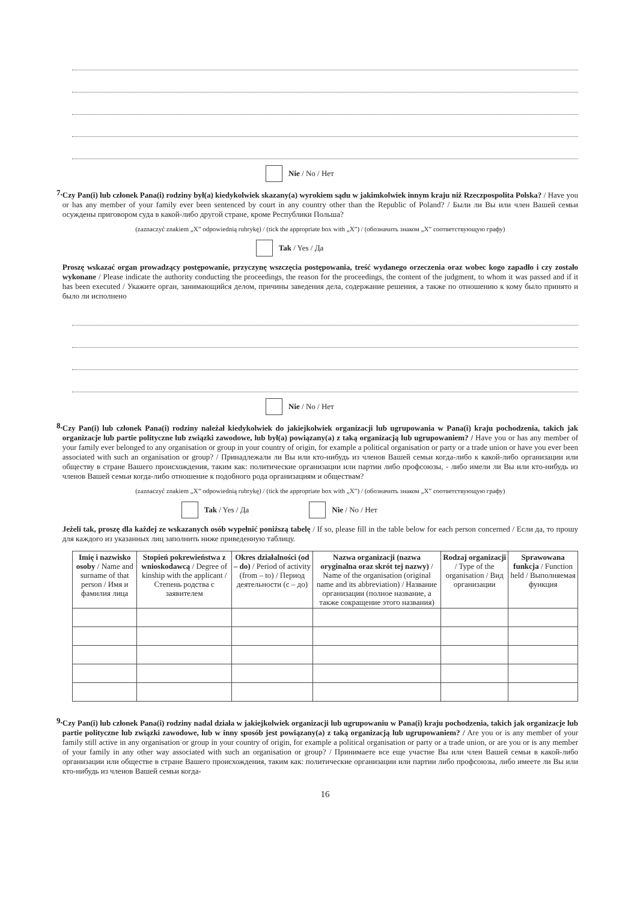Nie / No / Нет
7.
Czy Pan(i) lub członek Pana(i) rodziny był(a) kiedykolwiek skazany(a) wyrokiem sądu w jakimkolwiek innym kraju niż Rzeczpospolita Polska? / Have you or has any member of your family ever been sentenced by court in any country other than the Republic of Poland? / Были ли Вы или член Вашей семьи осуждены приговором суда в какой-либо другой стране, кроме Республики Польша?
(zaznaczyć znakiem „X” odpowiednią rubrykę) / (tick the appropriate box with „X”) / (обозначить знаком „X” соответствующую графу)
Tak / Yes / Да
Proszę wskazać organ prowadzący postępowanie, przyczynę wszczęcia postępowania, treść wydanego orzeczenia oraz wobec kogo zapadło i czy zostało wykonane / Please indicate the authority conducting the proceedings, the reason for the proceedings, the content of the judgment, to whom it was passed and if it has been executed / Укажите орган, занимающийся делом, причины заведения дела, содержание решения, а также по отношению к кому было принято и было ли исполнено
Nie / No / Нет
8.
Czy Pan(i) lub członek Pana(i) rodziny należał kiedykolwiek do jakiejkolwiek organizacji lub ugrupowania w Pana(i) kraju pochodzenia, takich jak organizacje lub partie polityczne lub związki zawodowe, lub był(a) powiązany(a) z taką organizacją lub ugrupowaniem? / Have you or has any member of your family ever belonged to any organisation or group in your country of origin, for example a political organisation or party or a trade union or have you ever been associated with such an organisation or group? / Принадлежали ли Вы или кто-нибудь из членов Вашей семьи когда-либо к какой-либо организации или обществу в стране Вашего происхождения, таким как: политические организации или партии либо профсоюзы, - либо имели ли Вы или кто-нибудь из членов Вашей семьи когда-либо отношение к подобного рода организациям и обществам?
(zaznaczyć znakiem „X” odpowiednią rubrykę) / (tick the appropriate box with „X”) / (обозначить знаком „X” соответствующую графу)
Tak / Yes / Да Nie / No / Нет
Jeżeli tak, proszę dla każdej ze wskazanych osób wypełnić poniższą tabelę / If so, please fill in the table below for each person concerned / Если да, то прошу для каждого из указанных лиц заполнить ниже приведенную таблицу.
| Imię i nazwisko osoby / Name and surname of that person / Имя и фамилия лица | Stopień pokrewieństwa z wnioskodawcą / Degree of kinship with the applicant / Степень родства с заявителем | Okres działalności (od – do) / Period of activity (from – to) / Период деятельности (с – до) | Nazwa organizacji (nazwa oryginalna oraz skrót tej nazwy) / Name of the organisation (original name and its abbreviation) / Название организации (полное название, а также сокращение этого названия) | Rodzaj organizacji / Type of the organisation / Вид организации | Sprawowana funkcja / Function held / Выполняемая функция |
| --- | --- | --- | --- | --- | --- |
9.
Czy Pan(i) lub członek Pana(i) rodziny nadal działa w jakiejkolwiek organizacji lub ugrupowaniu w Pana(i) kraju pochodzenia, takich jak organizacje lub partie polityczne lub związki zawodowe, lub w inny sposób jest powiązany(a) z taką organizacją lub ugrupowaniem? / Are you or is any member of your family still active in any organisation or group in your country of origin, for example a political organisation or party or a trade union, or are you or is any member of your family in any other way associated with such an organisation or group? / Принимаете все еще участие Вы или член Вашей семьи в какой-либо организации или обществе в стране Вашего происхождения, таким как: политические организации или партии либо профсоюзы, либо имеете ли Вы или кто-нибудь из членов Вашей семьи когда-
16